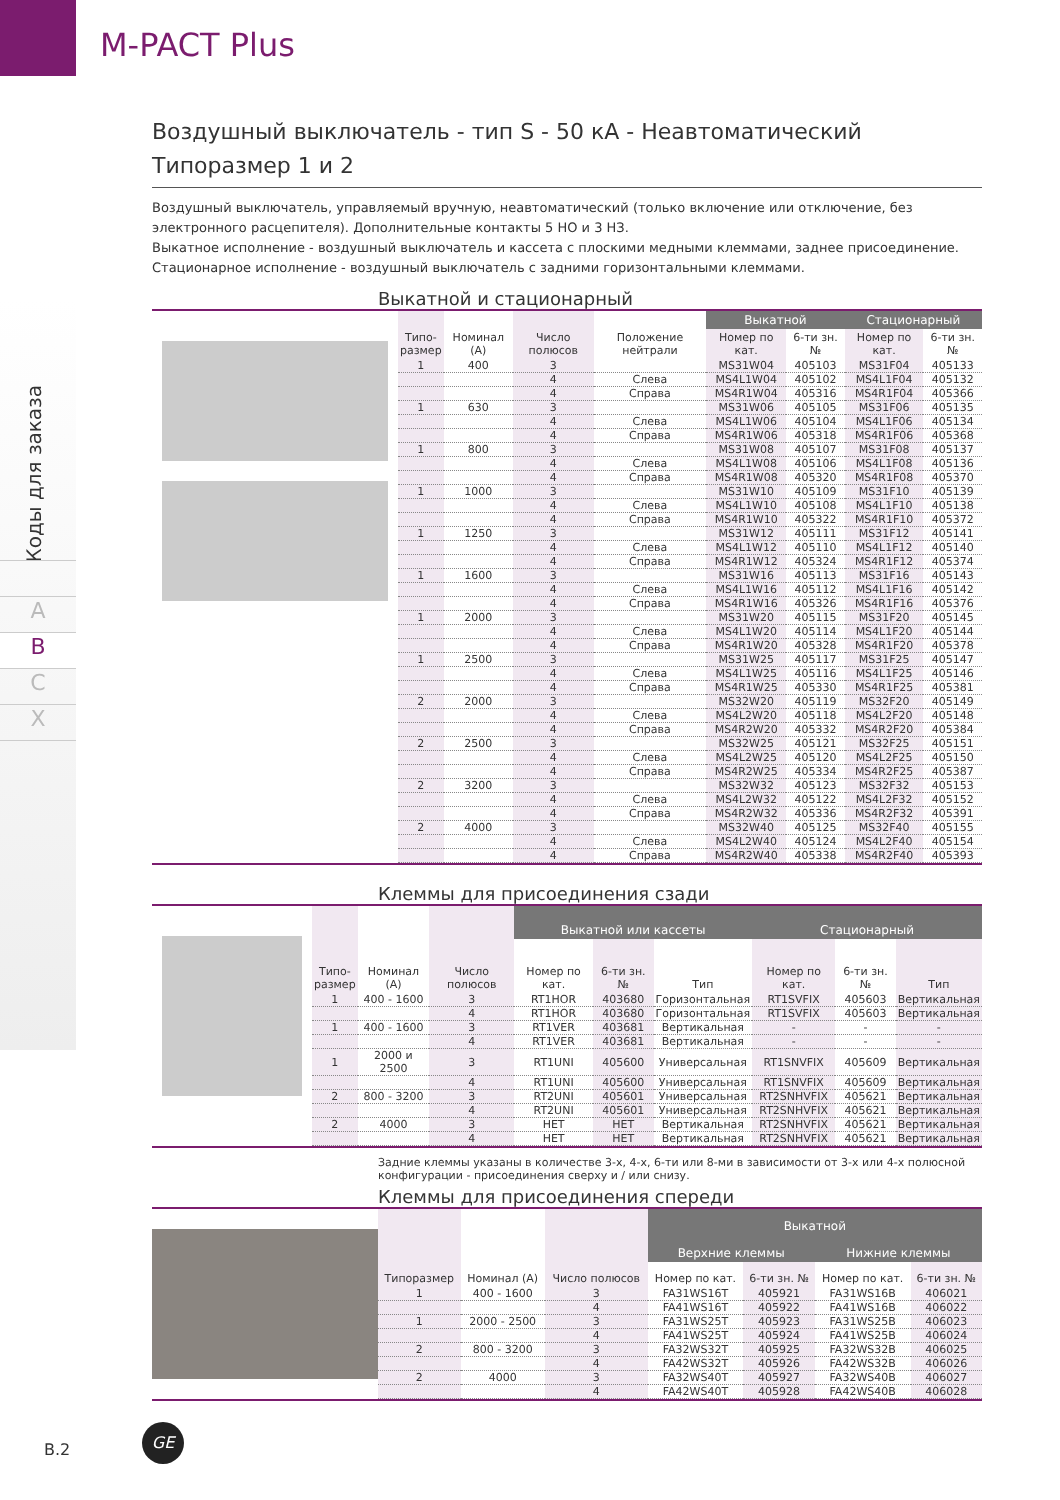M-PACT Plus
Коды для заказа
A
B
C
X
Воздушный выключатель - тип S - 50 кА - Неавтоматический
Типоразмер 1 и 2
Воздушный выключатель, управляемый вручную, неавтоматический (только включение или отключение, без электронного расцепителя). Дополнительные контакты 5 НО и 3 НЗ.
Выкатное исполнение - воздушный выключатель и кассета с плоскими медными клеммами, заднее присоединение.
Стационарное исполнение - воздушный выключатель с задними горизонтальными клеммами.
Выкатной и стационарный
| Типо- размер | Номинал (А) | Число полюсов | Положение нейтрали | Выкатной | | Стационарный | |
| --- | --- | --- | --- | --- | --- | --- | --- |
| | | | | Номер по кат. | 6-ти зн. № | Номер по кат. | 6-ти зн. № |
| 1 | 400 | 3 | | MS31W04 | 405103 | MS31F04 | 405133 |
| | | 4 | Слева | MS4L1W04 | 405102 | MS4L1F04 | 405132 |
| | | 4 | Справа | MS4R1W04 | 405316 | MS4R1F04 | 405366 |
| 1 | 630 | 3 | | MS31W06 | 405105 | MS31F06 | 405135 |
| | | 4 | Слева | MS4L1W06 | 405104 | MS4L1F06 | 405134 |
| | | 4 | Справа | MS4R1W06 | 405318 | MS4R1F06 | 405368 |
| 1 | 800 | 3 | | MS31W08 | 405107 | MS31F08 | 405137 |
| | | 4 | Слева | MS4L1W08 | 405106 | MS4L1F08 | 405136 |
| | | 4 | Справа | MS4R1W08 | 405320 | MS4R1F08 | 405370 |
| 1 | 1000 | 3 | | MS31W10 | 405109 | MS31F10 | 405139 |
| | | 4 | Слева | MS4L1W10 | 405108 | MS4L1F10 | 405138 |
| | | 4 | Справа | MS4R1W10 | 405322 | MS4R1F10 | 405372 |
| 1 | 1250 | 3 | | MS31W12 | 405111 | MS31F12 | 405141 |
| | | 4 | Слева | MS4L1W12 | 405110 | MS4L1F12 | 405140 |
| | | 4 | Справа | MS4R1W12 | 405324 | MS4R1F12 | 405374 |
| 1 | 1600 | 3 | | MS31W16 | 405113 | MS31F16 | 405143 |
| | | 4 | Слева | MS4L1W16 | 405112 | MS4L1F16 | 405142 |
| | | 4 | Справа | MS4R1W16 | 405326 | MS4R1F16 | 405376 |
| 1 | 2000 | 3 | | MS31W20 | 405115 | MS31F20 | 405145 |
| | | 4 | Слева | MS4L1W20 | 405114 | MS4L1F20 | 405144 |
| | | 4 | Справа | MS4R1W20 | 405328 | MS4R1F20 | 405378 |
| 1 | 2500 | 3 | | MS31W25 | 405117 | MS31F25 | 405147 |
| | | 4 | Слева | MS4L1W25 | 405116 | MS4L1F25 | 405146 |
| | | 4 | Справа | MS4R1W25 | 405330 | MS4R1F25 | 405381 |
| 2 | 2000 | 3 | | MS32W20 | 405119 | MS32F20 | 405149 |
| | | 4 | Слева | MS4L2W20 | 405118 | MS4L2F20 | 405148 |
| | | 4 | Справа | MS4R2W20 | 405332 | MS4R2F20 | 405384 |
| 2 | 2500 | 3 | | MS32W25 | 405121 | MS32F25 | 405151 |
| | | 4 | Слева | MS4L2W25 | 405120 | MS4L2F25 | 405150 |
| | | 4 | Справа | MS4R2W25 | 405334 | MS4R2F25 | 405387 |
| 2 | 3200 | 3 | | MS32W32 | 405123 | MS32F32 | 405153 |
| | | 4 | Слева | MS4L2W32 | 405122 | MS4L2F32 | 405152 |
| | | 4 | Справа | MS4R2W32 | 405336 | MS4R2F32 | 405391 |
| 2 | 4000 | 3 | | MS32W40 | 405125 | MS32F40 | 405155 |
| | | 4 | Слева | MS4L2W40 | 405124 | MS4L2F40 | 405154 |
| | | 4 | Справа | MS4R2W40 | 405338 | MS4R2F40 | 405393 |
Клеммы для присоединения сзади
| Типо- размер | Номинал (А) | Число полюсов | Выкатной или кассеты | | | Стационарный | | |
| --- | --- | --- | --- | --- | --- | --- | --- | --- |
| | | | Номер по кат. | 6-ти зн. № | Тип | Номер по кат. | 6-ти зн. № | Тип |
| 1 | 400 - 1600 | 3 | RT1HOR | 403680 | Горизонтальная | RT1SVFIX | 405603 | Вертикальная |
| | | 4 | RT1HOR | 403680 | Горизонтальная | RT1SVFIX | 405603 | Вертикальная |
| 1 | 400 - 1600 | 3 | RT1VER | 403681 | Вертикальная | - | - | - |
| | | 4 | RT1VER | 403681 | Вертикальная | - | - | - |
| 1 | 2000 и 2500 | 3 | RT1UNI | 405600 | Универсальная | RT1SNVFIX | 405609 | Вертикальная |
| | | 4 | RT1UNI | 405600 | Универсальная | RT1SNVFIX | 405609 | Вертикальная |
| 2 | 800 - 3200 | 3 | RT2UNI | 405601 | Универсальная | RT2SNHVFIX | 405621 | Вертикальная |
| | | 4 | RT2UNI | 405601 | Универсальная | RT2SNHVFIX | 405621 | Вертикальная |
| 2 | 4000 | 3 | НЕТ | НЕТ | Вертикальная | RT2SNHVFIX | 405621 | Вертикальная |
| | | 4 | НЕТ | НЕТ | Вертикальная | RT2SNHVFIX | 405621 | Вертикальная |
Задние клеммы указаны в количестве 3-х, 4-х, 6-ти или 8-ми в зависимости от 3-х или 4-х полюсной конфигурации - присоединения сверху и / или снизу.
Клеммы для присоединения спереди
| Типоразмер | Номинал (А) | Число полюсов | Выкатной | | | |
| --- | --- | --- | --- | --- | --- | --- |
| | | | Верхние клеммы | | Нижние клеммы | |
| | | | Номер по кат. | 6-ти зн. № | Номер по кат. | 6-ти зн. № |
| 1 | 400 - 1600 | 3 | FA31WS16T | 405921 | FA31WS16B | 406021 |
| | | 4 | FA41WS16T | 405922 | FA41WS16B | 406022 |
| 1 | 2000 - 2500 | 3 | FA31WS25T | 405923 | FA31WS25B | 406023 |
| | | 4 | FA41WS25T | 405924 | FA41WS25B | 406024 |
| 2 | 800 - 3200 | 3 | FA32WS32T | 405925 | FA32WS32B | 406025 |
| | | 4 | FA42WS32T | 405926 | FA42WS32B | 406026 |
| 2 | 4000 | 3 | FA32WS40T | 405927 | FA32WS40B | 406027 |
| | | 4 | FA42WS40T | 405928 | FA42WS40B | 406028 |
B.2
GE